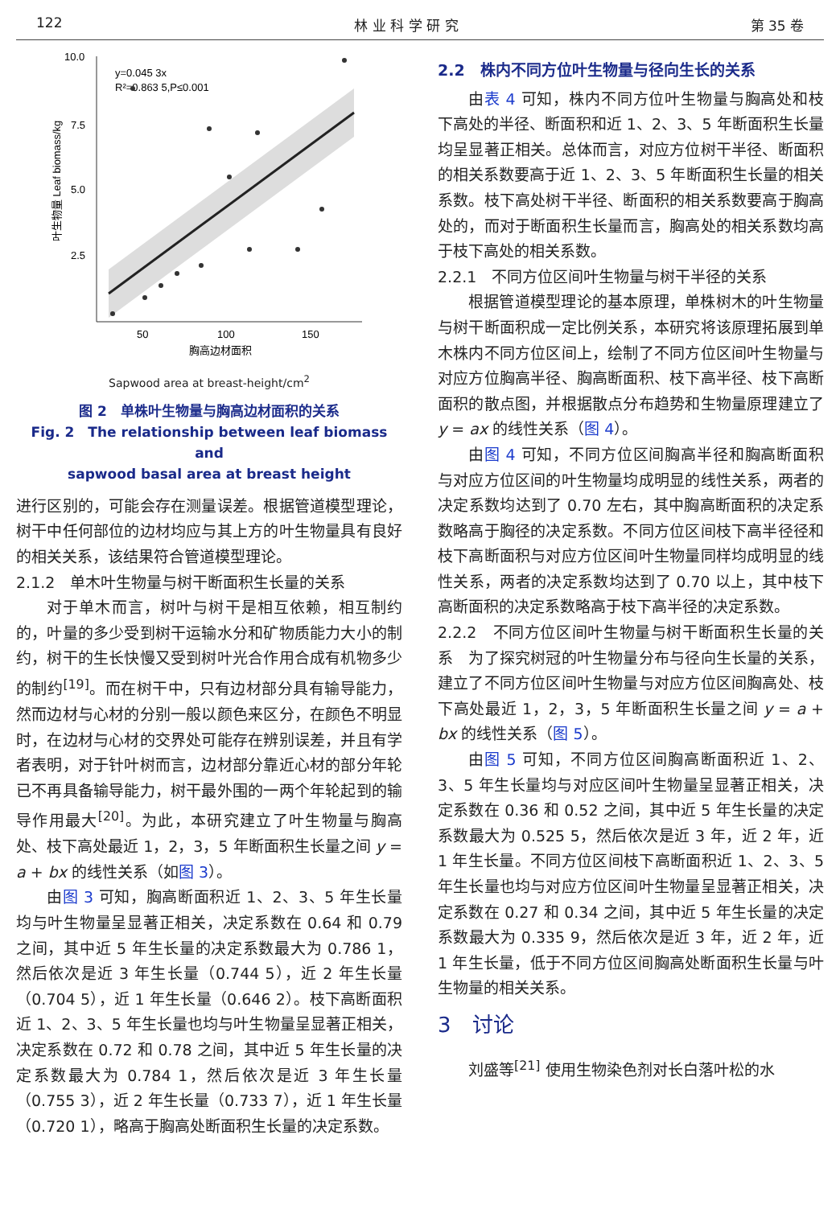122 林 业 科 学 研 究 第 35 卷
10.0
7.5
5.0
2.5
50
100
150
y=0.045 3x
R²=0.863 5,P≤0.001
胸高边材面积
叶生物量 Leaf biomass/kg
Sapwood area at breast-height/cm<sup>2</sup>
图 2　单株叶生物量与胸高边材面积的关系
Fig. 2　The relationship between leaf biomass and
sapwood basal area at breast height
进行区别的，可能会存在测量误差。根据管道模型理论，树干中任何部位的边材均应与其上方的叶生物量具有良好的相关关系，该结果符合管道模型理论。
2.1.2　单木叶生物量与树干断面积生长量的关系
对于单木而言，树叶与树干是相互依赖，相互制约的，叶量的多少受到树干运输水分和矿物质能力大小的制约，树干的生长快慢又受到树叶光合作用合成有机物多少的制约<sup>[19]</sup>。而在树干中，只有边材部分具有输导能力，然而边材与心材的分别一般以颜色来区分，在颜色不明显时，在边材与心材的交界处可能存在辨别误差，并且有学者表明，对于针叶树而言，边材部分靠近心材的部分年轮已不再具备输导能力，树干最外围的一两个年轮起到的输导作用最大<sup>[20]</sup>。为此，本研究建立了叶生物量与胸高处、枝下高处最近 1，2，3，5 年断面积生长量之间 y = a + bx 的线性关系（如图 3）。
由图 3 可知，胸高断面积近 1、2、3、5 年生长量均与叶生物量呈显著正相关，决定系数在 0.64 和 0.79 之间，其中近 5 年生长量的决定系数最大为 0.786 1，然后依次是近 3 年生长量（0.744 5），近 2 年生长量（0.704 5），近 1 年生长量（0.646 2）。枝下高断面积近 1、2、3、5 年生长量也均与叶生物量呈显著正相关，决定系数在 0.72 和 0.78 之间，其中近 5 年生长量的决定系数最大为 0.784 1，然后依次是近 3 年生长量（0.755 3），近 2 年生长量（0.733 7），近 1 年生长量（0.720 1），略高于胸高处断面积生长量的决定系数。
2.2　株内不同方位叶生物量与径向生长的关系
由表 4 可知，株内不同方位叶生物量与胸高处和枝下高处的半径、断面积和近 1、2、3、5 年断面积生长量均呈显著正相关。总体而言，对应方位树干半径、断面积的相关系数要高于近 1、2、3、5 年断面积生长量的相关系数。枝下高处树干半径、断面积的相关系数要高于胸高处的，而对于断面积生长量而言，胸高处的相关系数均高于枝下高处的相关系数。
2.2.1　不同方位区间叶生物量与树干半径的关系
根据管道模型理论的基本原理，单株树木的叶生物量与树干断面积成一定比例关系，本研究将该原理拓展到单木株内不同方位区间上，绘制了不同方位区间叶生物量与对应方位胸高半径、胸高断面积、枝下高半径、枝下高断面积的散点图，并根据散点分布趋势和生物量原理建立了 y = ax 的线性关系（图 4）。
由图 4 可知，不同方位区间胸高半径和胸高断面积与对应方位区间的叶生物量均成明显的线性关系，两者的决定系数均达到了 0.70 左右，其中胸高断面积的决定系数略高于胸径的决定系数。不同方位区间枝下高半径径和枝下高断面积与对应方位区间叶生物量同样均成明显的线性关系，两者的决定系数均达到了 0.70 以上，其中枝下高断面积的决定系数略高于枝下高半径的决定系数。
2.2.2　不同方位区间叶生物量与树干断面积生长量的关系　为了探究树冠的叶生物量分布与径向生长量的关系，建立了不同方位区间叶生物量与对应方位区间胸高处、枝下高处最近 1，2，3，5 年断面积生长量之间 y = a + bx 的线性关系（图 5）。
由图 5 可知，不同方位区间胸高断面积近 1、2、3、5 年生长量均与对应区间叶生物量呈显著正相关，决定系数在 0.36 和 0.52 之间，其中近 5 年生长量的决定系数最大为 0.525 5，然后依次是近 3 年，近 2 年，近 1 年生长量。不同方位区间枝下高断面积近 1、2、3、5 年生长量也均与对应方位区间叶生物量呈显著正相关，决定系数在 0.27 和 0.34 之间，其中近 5 年生长量的决定系数最大为 0.335 9，然后依次是近 3 年，近 2 年，近 1 年生长量，低于不同方位区间胸高处断面积生长量与叶生物量的相关关系。
3　讨论
刘盛等<sup>[21]</sup> 使用生物染色剂对长白落叶松的水